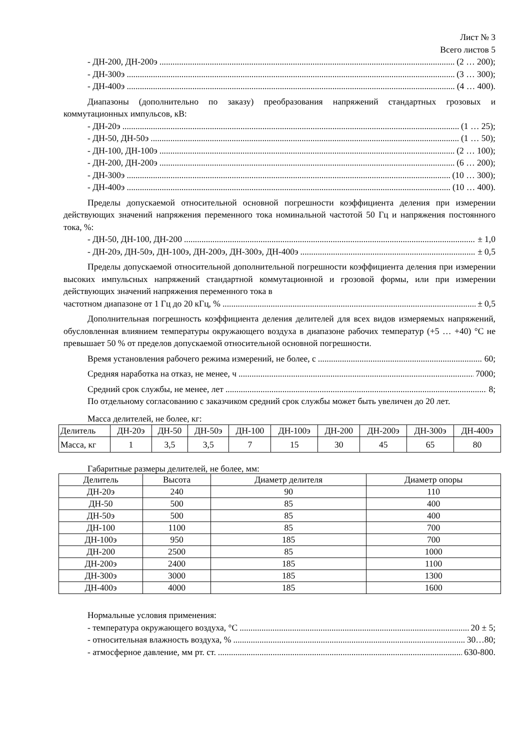Лист № 3
Всего листов 5
- ДН-200, ДН-200э (2 … 200);
- ДН-300э (3 … 300);
- ДН-400э (4 … 400).
Диапазоны (дополнительно по заказу) преобразования напряжений стандартных грозовых и коммутационных импульсов, кВ:
- ДН-20э (1 … 25);
- ДН-50, ДН-50э (1 … 50);
- ДН-100, ДН-100э (2 … 100);
- ДН-200, ДН-200э (6 … 200);
- ДН-300э (10 … 300);
- ДН-400э (10 … 400).
Пределы допускаемой относительной основной погрешности коэффициента деления при измерении действующих значений напряжения переменного тока номинальной частотой 50 Гц и напряжения постоянного тока, %:
- ДН-50, ДН-100, ДН-200 ± 1,0
- ДН-20э, ДН-50э, ДН-100э, ДН-200э, ДН-300э, ДН-400э ± 0,5
Пределы допускаемой относительной дополнительной погрешности коэффициента деления при измерении высоких импульсных напряжений стандартной коммутационной и грозовой формы, или при измерении действующих значений напряжения переменного тока в
частотном диапазоне от 1 Гц до 20 кГц, % ± 0,5
Дополнительная погрешность коэффициента деления делителей для всех видов измеряемых напряжений, обусловленная влиянием температуры окружающего воздуха в диапазоне рабочих температур (+5 … +40) °С не превышает 50 % от пределов допускаемой относительной основной погрешности.
Время установления рабочего режима измерений, не более, с 60;
Средняя наработка на отказ, не менее, ч 7000;
Средний срок службы, не менее, лет 8;
По отдельному согласованию с заказчиком средний срок службы может быть увеличен до 20 лет.
Масса делителей, не более, кг:
| Делитель | ДН-20э | ДН-50 | ДН-50э | ДН-100 | ДН-100э | ДН-200 | ДН-200э | ДН-300э | ДН-400э |
| Масса, кг | 1 | 3,5 | 3,5 | 7 | 15 | 30 | 45 | 65 | 80 |
Габаритные размеры делителей, не более, мм:
| Делитель | Высота | Диаметр делителя | Диаметр опоры |
| ДН-20э | 240 | 90 | 110 |
| ДН-50 | 500 | 85 | 400 |
| ДН-50э | 500 | 85 | 400 |
| ДН-100 | 1100 | 85 | 700 |
| ДН-100э | 950 | 185 | 700 |
| ДН-200 | 2500 | 85 | 1000 |
| ДН-200э | 2400 | 185 | 1100 |
| ДН-300э | 3000 | 185 | 1300 |
| ДН-400э | 4000 | 185 | 1600 |
Нормальные условия применения:
- температура окружающего воздуха, °С 20 ± 5;
- относительная влажность воздуха, % 30…80;
- атмосферное давление, мм рт. ст. 630-800.